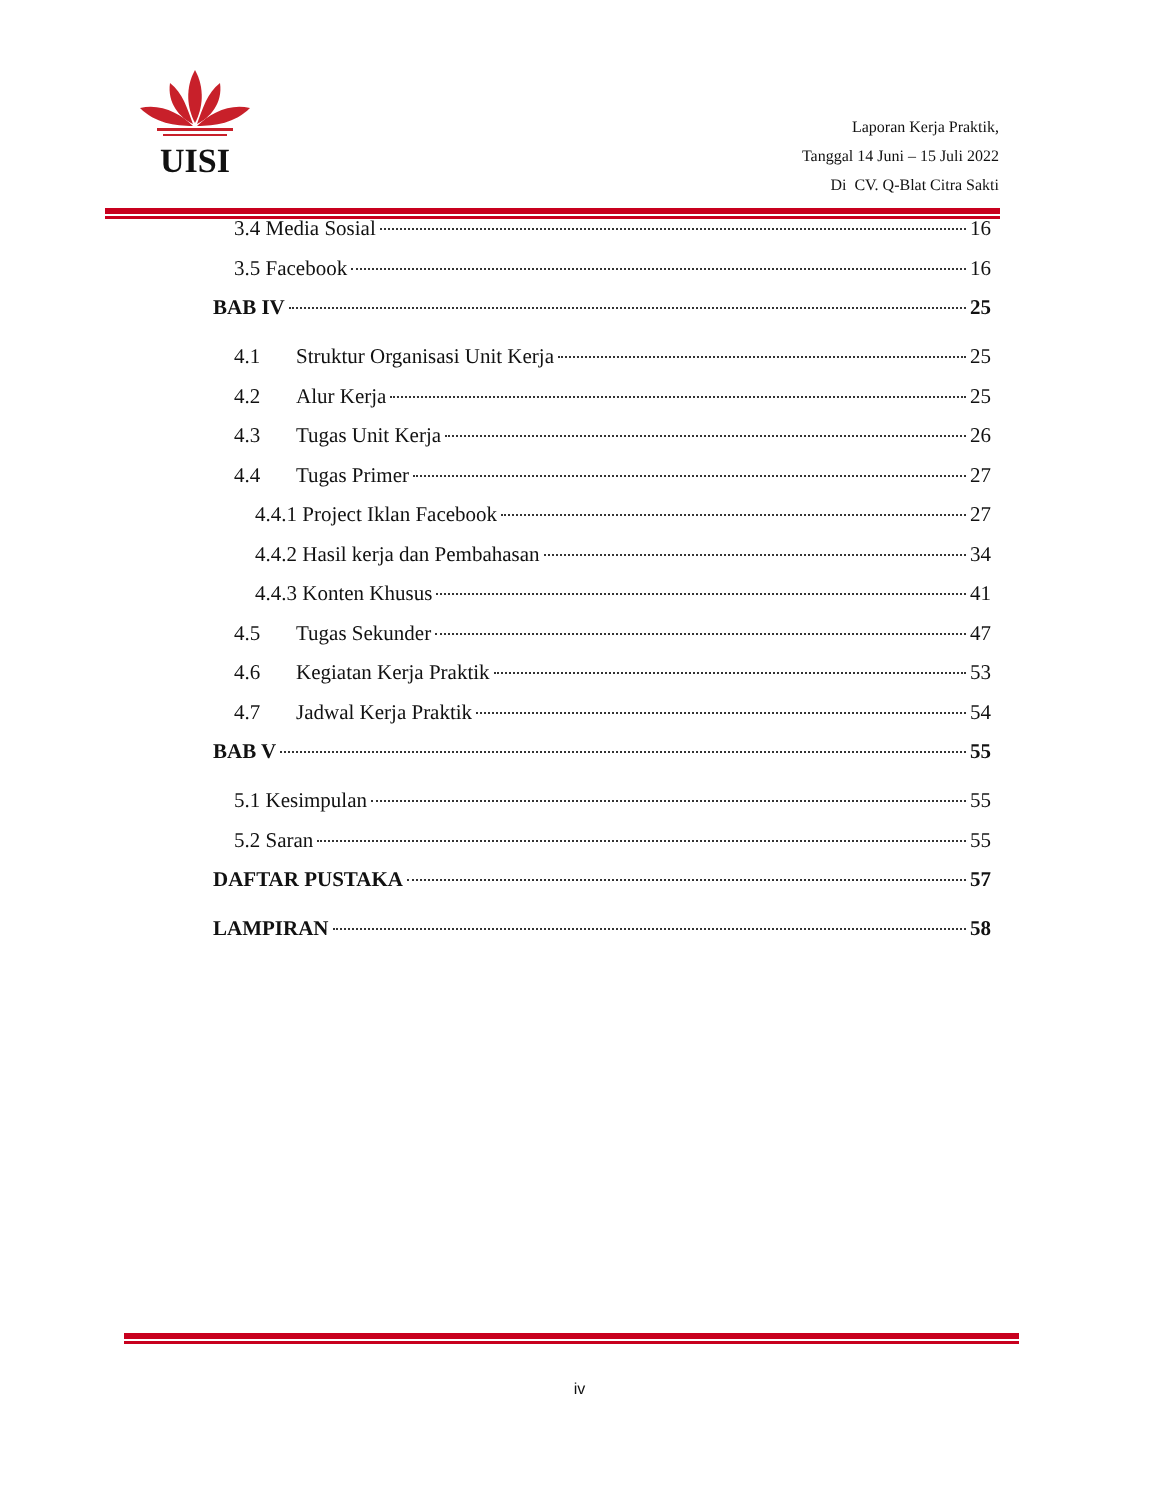UISI
Laporan Kerja Praktik,
Tanggal 14 Juni – 15 Juli 2022
Di CV. Q-Blat Citra Sakti
3.4 Media Sosial 16
3.5 Facebook 16
BAB IV 25
4.1 Struktur Organisasi Unit Kerja 25
4.2 Alur Kerja 25
4.3 Tugas Unit Kerja 26
4.4 Tugas Primer 27
4.4.1 Project Iklan Facebook 27
4.4.2 Hasil kerja dan Pembahasan 34
4.4.3 Konten Khusus 41
4.5 Tugas Sekunder 47
4.6 Kegiatan Kerja Praktik 53
4.7 Jadwal Kerja Praktik 54
BAB V 55
5.1 Kesimpulan 55
5.2 Saran 55
DAFTAR PUSTAKA 57
LAMPIRAN 58
iv